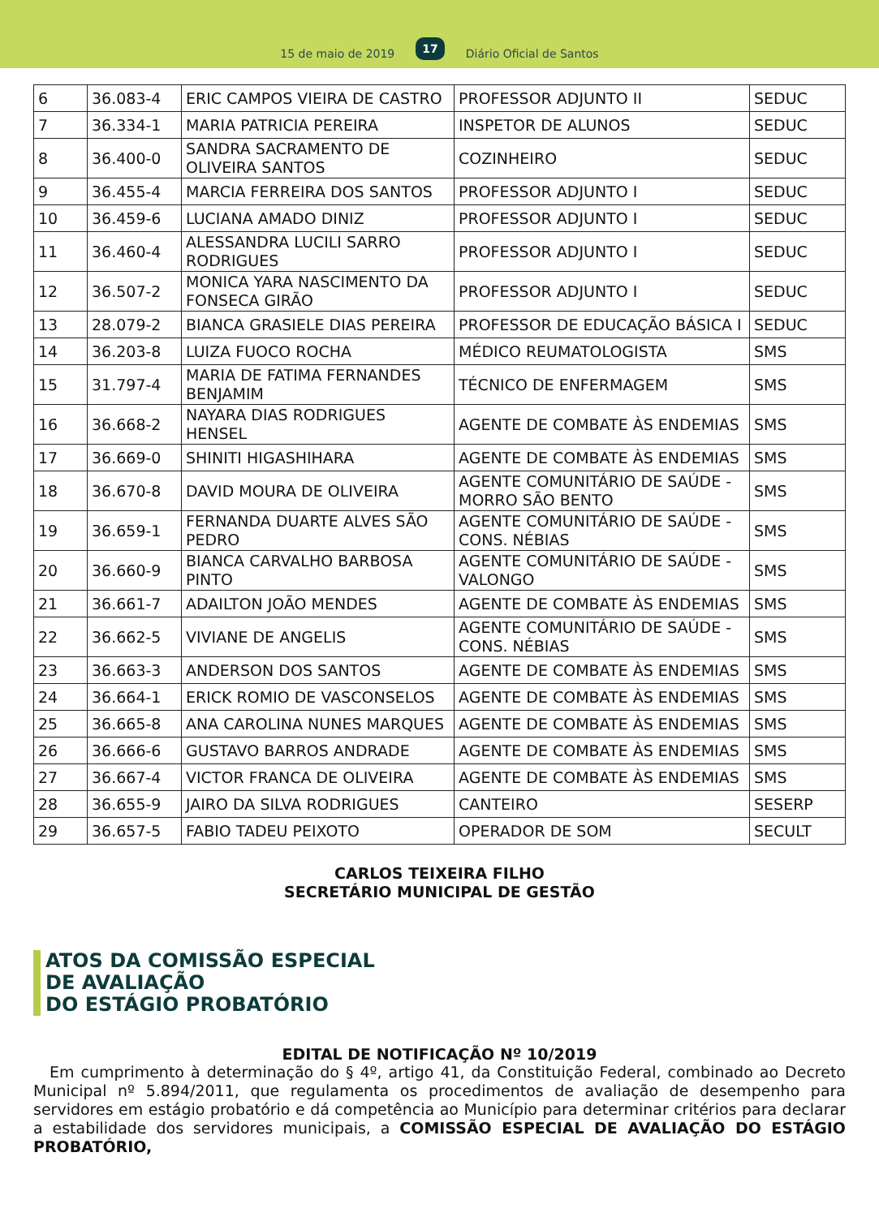15 de maio de 2019 17 Diário Oficial de Santos
| 6 | 36.083-4 | ERIC CAMPOS VIEIRA DE CASTRO | PROFESSOR ADJUNTO II | SEDUC |
| 7 | 36.334-1 | MARIA PATRICIA PEREIRA | INSPETOR DE ALUNOS | SEDUC |
| 8 | 36.400-0 | SANDRA SACRAMENTO DE OLIVEIRA SANTOS | COZINHEIRO | SEDUC |
| 9 | 36.455-4 | MARCIA FERREIRA DOS SANTOS | PROFESSOR ADJUNTO I | SEDUC |
| 10 | 36.459-6 | LUCIANA AMADO DINIZ | PROFESSOR ADJUNTO I | SEDUC |
| 11 | 36.460-4 | ALESSANDRA LUCILI SARRO RODRIGUES | PROFESSOR ADJUNTO I | SEDUC |
| 12 | 36.507-2 | MONICA YARA NASCIMENTO DA FONSECA GIRÃO | PROFESSOR ADJUNTO I | SEDUC |
| 13 | 28.079-2 | BIANCA GRASIELE DIAS PEREIRA | PROFESSOR DE EDUCAÇÃO BÁSICA I | SEDUC |
| 14 | 36.203-8 | LUIZA FUOCO ROCHA | MÉDICO REUMATOLOGISTA | SMS |
| 15 | 31.797-4 | MARIA DE FATIMA FERNANDES BENJAMIM | TÉCNICO DE ENFERMAGEM | SMS |
| 16 | 36.668-2 | NAYARA DIAS RODRIGUES HENSEL | AGENTE DE COMBATE ÀS ENDEMIAS | SMS |
| 17 | 36.669-0 | SHINITI HIGASHIHARA | AGENTE DE COMBATE ÀS ENDEMIAS | SMS |
| 18 | 36.670-8 | DAVID MOURA DE OLIVEIRA | AGENTE COMUNITÁRIO DE SAÚDE - MORRO SÃO BENTO | SMS |
| 19 | 36.659-1 | FERNANDA DUARTE ALVES SÃO PEDRO | AGENTE COMUNITÁRIO DE SAÚDE - CONS. NÉBIAS | SMS |
| 20 | 36.660-9 | BIANCA CARVALHO BARBOSA PINTO | AGENTE COMUNITÁRIO DE SAÚDE - VALONGO | SMS |
| 21 | 36.661-7 | ADAILTON JOÃO MENDES | AGENTE DE COMBATE ÀS ENDEMIAS | SMS |
| 22 | 36.662-5 | VIVIANE DE ANGELIS | AGENTE COMUNITÁRIO DE SAÚDE - CONS. NÉBIAS | SMS |
| 23 | 36.663-3 | ANDERSON DOS SANTOS | AGENTE DE COMBATE ÀS ENDEMIAS | SMS |
| 24 | 36.664-1 | ERICK ROMIO DE VASCONSELOS | AGENTE DE COMBATE ÀS ENDEMIAS | SMS |
| 25 | 36.665-8 | ANA CAROLINA NUNES MARQUES | AGENTE DE COMBATE ÀS ENDEMIAS | SMS |
| 26 | 36.666-6 | GUSTAVO BARROS ANDRADE | AGENTE DE COMBATE ÀS ENDEMIAS | SMS |
| 27 | 36.667-4 | VICTOR FRANCA DE OLIVEIRA | AGENTE DE COMBATE ÀS ENDEMIAS | SMS |
| 28 | 36.655-9 | JAIRO DA SILVA RODRIGUES | CANTEIRO | SESERP |
| 29 | 36.657-5 | FABIO TADEU PEIXOTO | OPERADOR DE SOM | SECULT |
CARLOS TEIXEIRA FILHO
SECRETÁRIO MUNICIPAL DE GESTÃO
ATOS DA COMISSÃO ESPECIAL
DE AVALIAÇÃO
DO ESTÁGIO PROBATÓRIO
EDITAL DE NOTIFICAÇÃO Nº 10/2019
Em cumprimento à determinação do § 4º, artigo 41, da Constituição Federal, combinado ao Decreto Municipal nº 5.894/2011, que regulamenta os procedimentos de avaliação de desempenho para servidores em estágio probatório e dá competência ao Município para determinar critérios para declarar a estabilidade dos servidores municipais, a COMISSÃO ESPECIAL DE AVALIAÇÃO DO ESTÁGIO PROBATÓRIO,